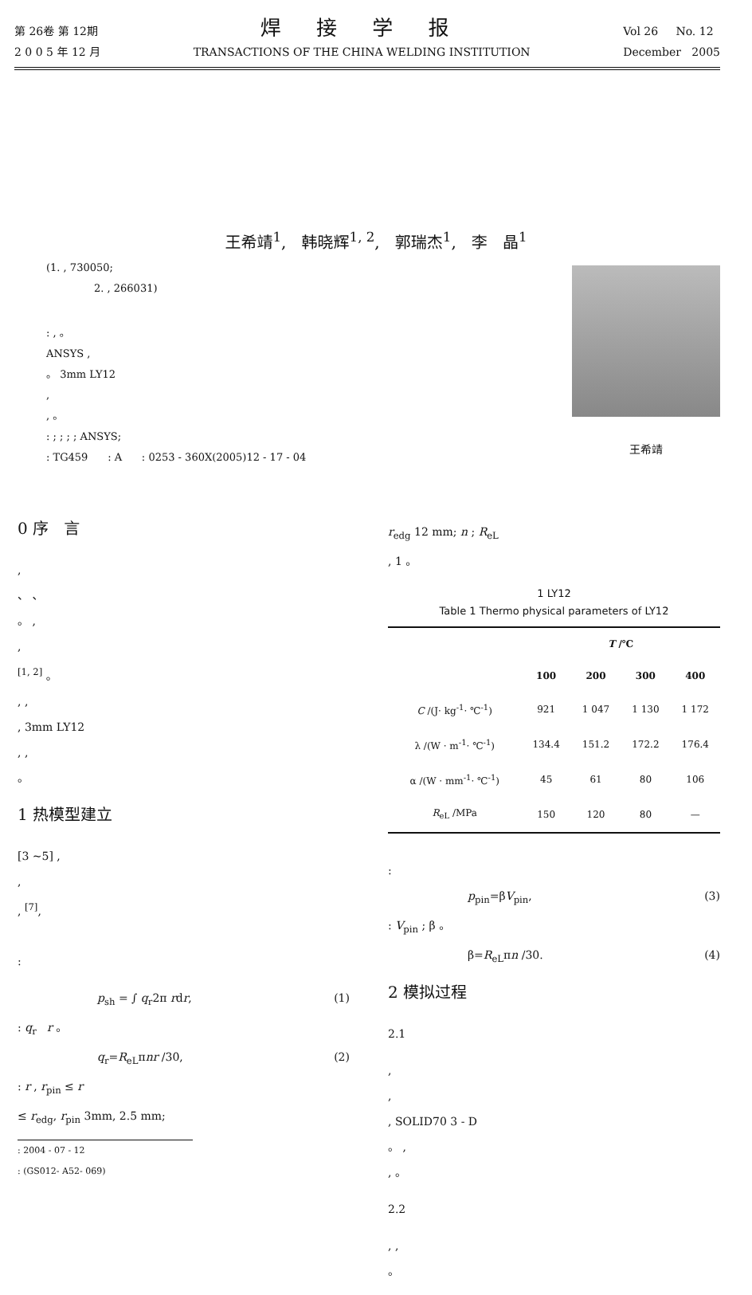第 26卷 第 12期
2 0 0 5 年 12 月
焊 接 学 报
TRANSACTIONS OF THE CHINA WELDING INSTITUTION
Vol 26 No. 12
December 2005
王希靖<sup>1</sup>, 韩晓辉<sup>1, 2</sup>, 郭瑞杰<sup>1</sup>, 李 晶<sup>1</sup>
(1. , 730050;
2. , 266031)
: , 。
ANSYS ,
。 3mm LY12
,
, 。
: ; ; ; ; ANSYS;
: TG459 : A : 0253 - 360X(2005)12 - 17 - 04
王希靖
0 序 言
,
、 、
。 ,
,
<sup>[1, 2]</sup> 。
, ,
, 3mm LY12
, ,
。
1 热模型建立
[3 ~5] ,
,
, <sup>[7]</sup>,
:
p<sub>sh</sub> = ∫ q<sub>r</sub>2π rdr, (1)
: q<sub>r</sub> r 。
q<sub>r</sub>=R<sub>eL</sub>πnr /30, (2)
: r , r<sub>pin</sub> ≤ r
≤ r<sub>edg</sub>, r<sub>pin</sub> 3mm, 2.5 mm;
: 2004 - 07 - 12
: (GS012- A52- 069)
r<sub>edg</sub> 12 mm; n ; R<sub>eL</sub>
, 1 。
1 LY12
Table 1 Thermo physical parameters of LY12
| | T /℃ | | | |
| --- | --- | --- | --- | --- |
| | 100 | 200 | 300 | 400 |
| C /(J· kg<sup>-1</sup>· ℃<sup>-1</sup>) | 921 | 1 047 | 1 130 | 1 172 |
| λ /(W · m<sup>-1</sup>· ℃<sup>-1</sup>) | 134.4 | 151.2 | 172.2 | 176.4 |
| α /(W · mm<sup>-1</sup>· ℃<sup>-1</sup>) | 45 | 61 | 80 | 106 |
| R<sub>eL</sub> /MPa | 150 | 120 | 80 | — |
:
p<sub>pin</sub>=βV<sub>pin</sub>, (3)
: V<sub>pin</sub> ; β 。
β=R<sub>eL</sub>πn /30. (4)
2 模拟过程
2.1
,
,
, SOLID70 3 - D
。 ,
, 。
2.2
, ,
。